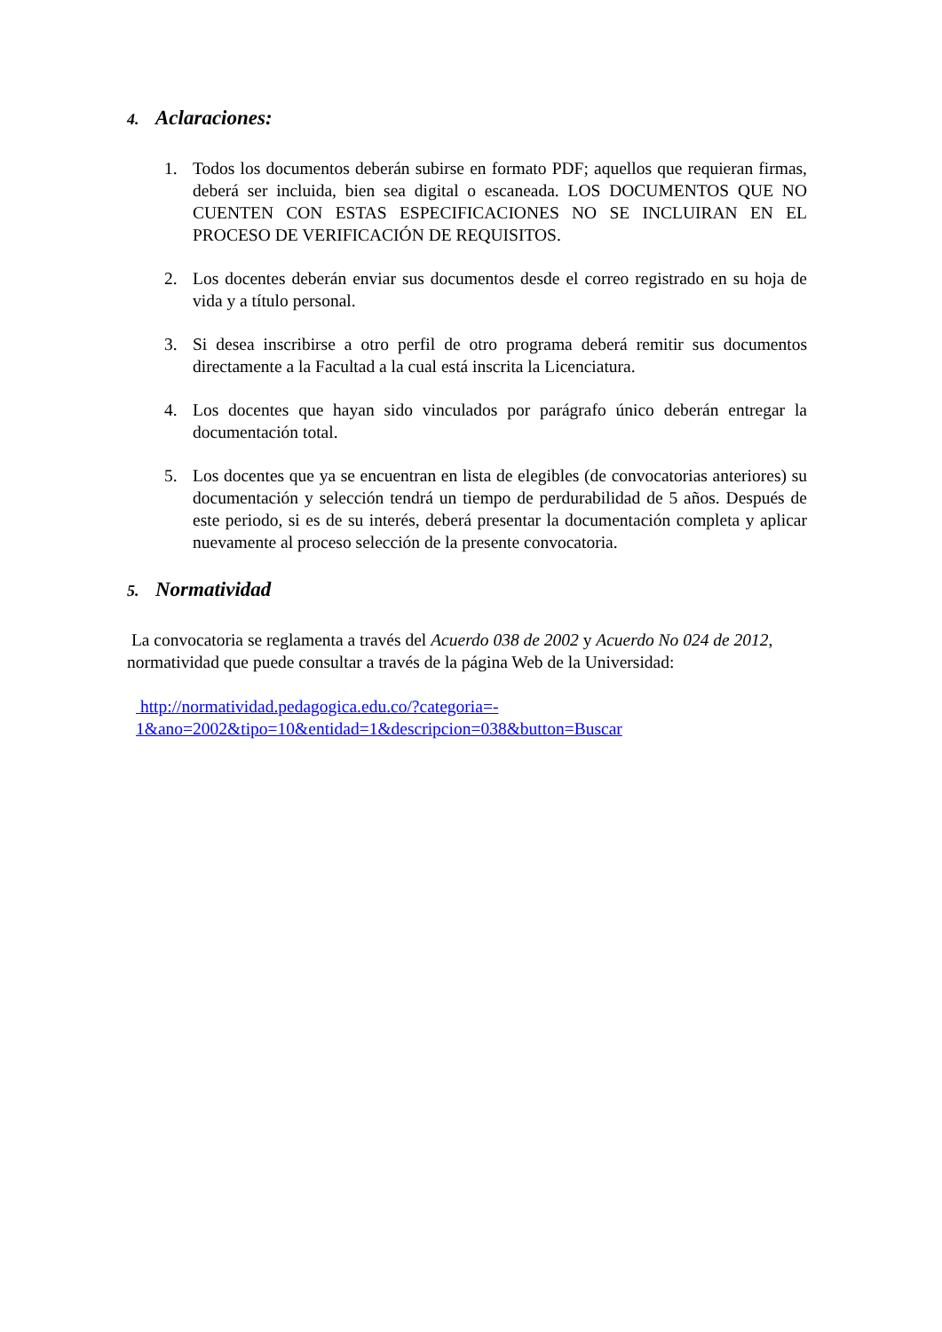4. Aclaraciones:
1. Todos los documentos deberán subirse en formato PDF; aquellos que requieran firmas, deberá ser incluida, bien sea digital o escaneada. LOS DOCUMENTOS QUE NO CUENTEN CON ESTAS ESPECIFICACIONES NO SE INCLUIRAN EN EL PROCESO DE VERIFICACIÓN DE REQUISITOS.
2. Los docentes deberán enviar sus documentos desde el correo registrado en su hoja de vida y a título personal.
3. Si desea inscribirse a otro perfil de otro programa deberá remitir sus documentos directamente a la Facultad a la cual está inscrita la Licenciatura.
4. Los docentes que hayan sido vinculados por parágrafo único deberán entregar la documentación total.
5. Los docentes que ya se encuentran en lista de elegibles (de convocatorias anteriores) su documentación y selección tendrá un tiempo de perdurabilidad de 5 años. Después de este periodo, si es de su interés, deberá presentar la documentación completa y aplicar nuevamente al proceso selección de la presente convocatoria.
5. Normatividad
La convocatoria se reglamenta a través del Acuerdo 038 de 2002 y Acuerdo No 024 de 2012, normatividad que puede consultar a través de la página Web de la Universidad:
http://normatividad.pedagogica.edu.co/?categoria=-
1&ano=2002&tipo=10&entidad=1&descripcion=038&button=Buscar